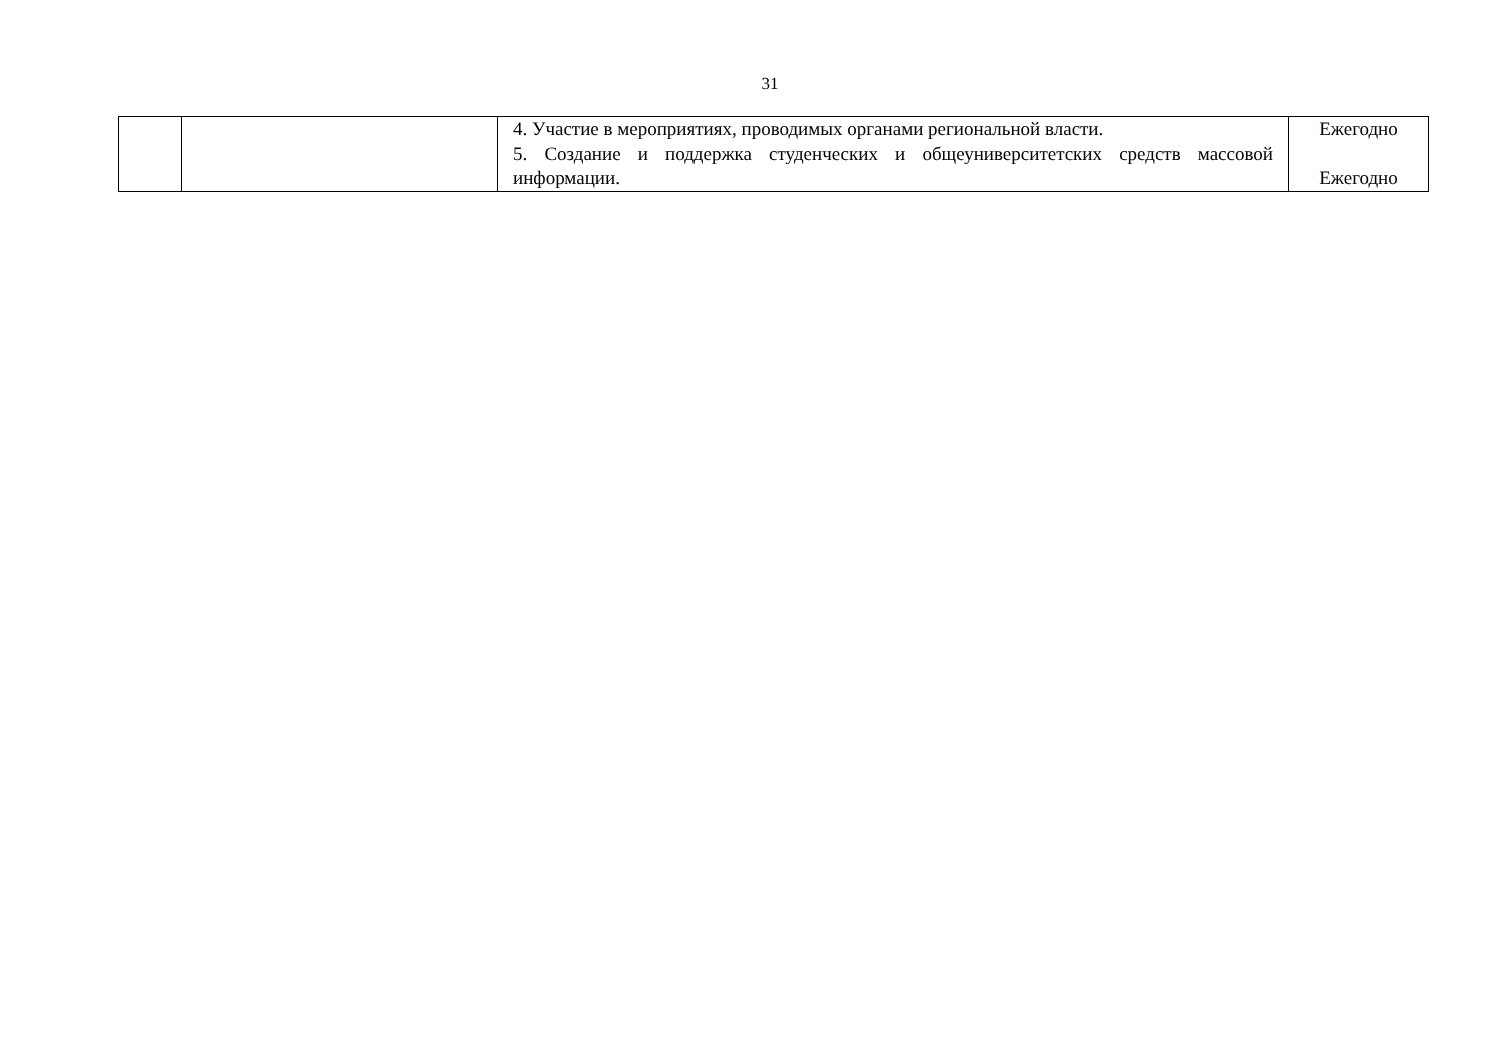31
| | | 4. Участие в мероприятиях, проводимых органами региональной власти. 5. Создание и поддержка студенческих и общеуниверситетских средств массовой информации. | Ежегодно Ежегодно |